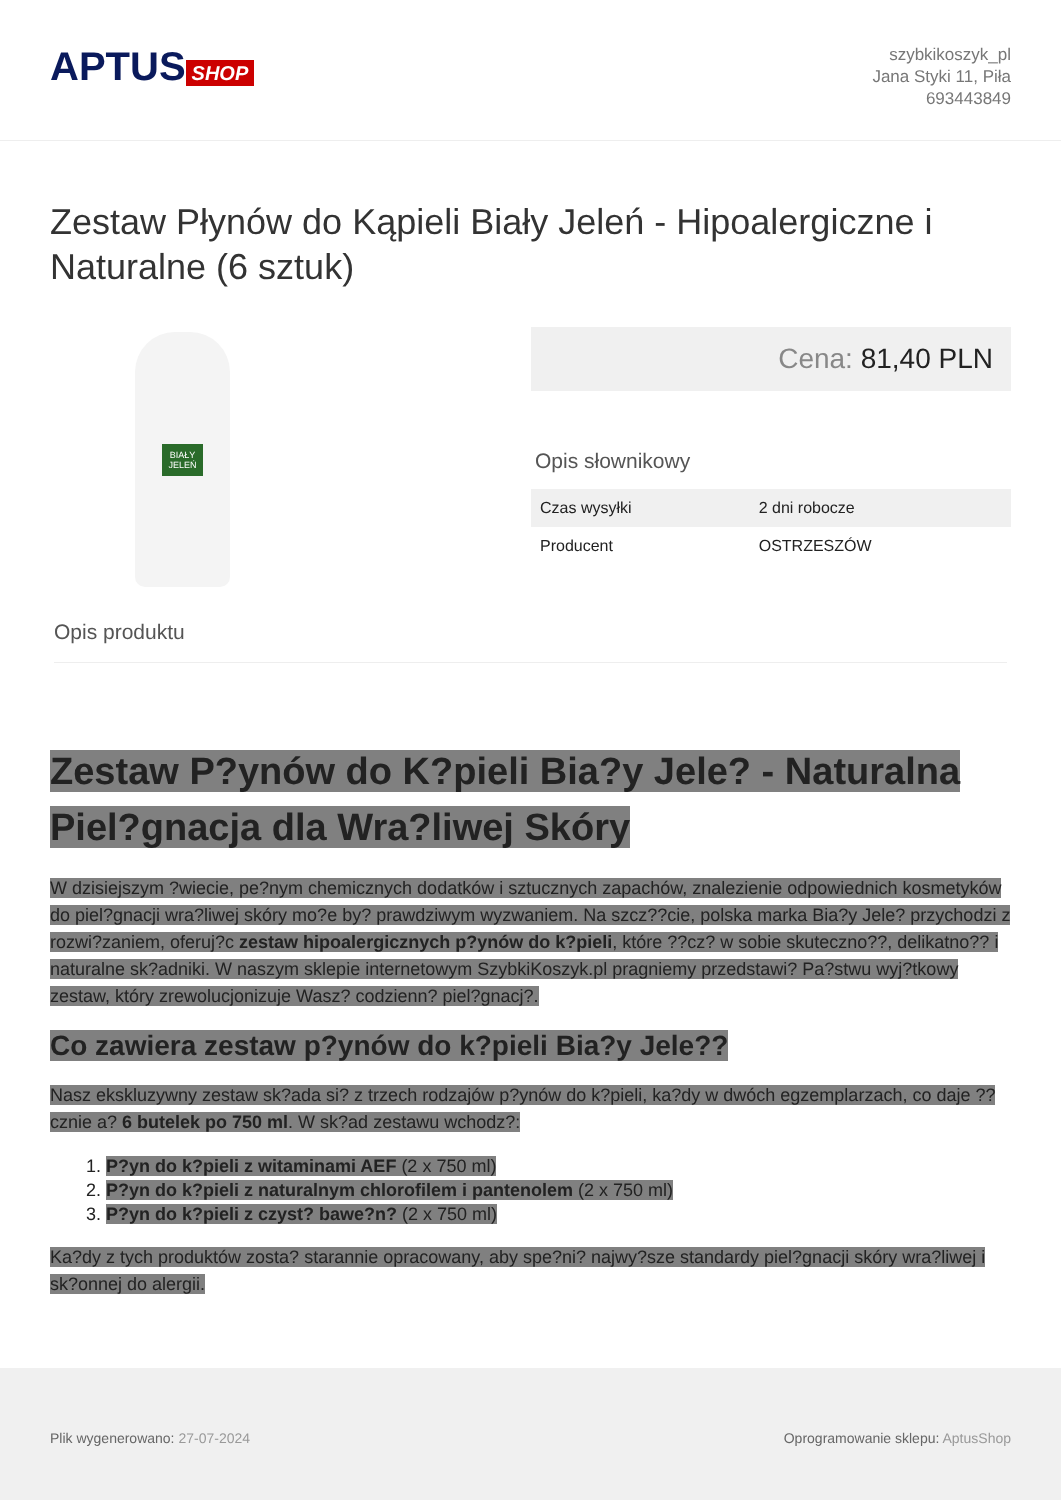APTUS SHOP
szybkikoszyk_pl
Jana Styki 11, Piła
693443849
Zestaw Płynów do Kąpieli Biały Jeleń - Hipoalergiczne i Naturalne (6 sztuk)
BIAŁY
JELEŃ
Cena: 81,40 PLN
Opis słownikowy
| Czas wysyłki | 2 dni robocze |
| Producent | OSTRZESZÓW |
Opis produktu
Zestaw P?ynów do K?pieli Bia?y Jele? - Naturalna Piel?gnacja dla Wra?liwej Skóry
W dzisiejszym ?wiecie, pe?nym chemicznych dodatków i sztucznych zapachów, znalezienie odpowiednich kosmetyków do piel?gnacji wra?liwej skóry mo?e by? prawdziwym wyzwaniem. Na szcz??cie, polska marka Bia?y Jele? przychodzi z rozwi?zaniem, oferuj?c zestaw hipoalergicznych p?ynów do k?pieli, które ??cz? w sobie skuteczno??, delikatno?? i naturalne sk?adniki. W naszym sklepie internetowym SzybkiKoszyk.pl pragniemy przedstawi? Pa?stwu wyj?tkowy zestaw, który zrewolucjonizuje Wasz? codzienn? piel?gnacj?.
Co zawiera zestaw p?ynów do k?pieli Bia?y Jele??
Nasz ekskluzywny zestaw sk?ada si? z trzech rodzajów p?ynów do k?pieli, ka?dy w dwóch egzemplarzach, co daje ??cznie a? 6 butelek po 750 ml. W sk?ad zestawu wchodz?:
1. P?yn do k?pieli z witaminami AEF (2 x 750 ml)
2. P?yn do k?pieli z naturalnym chlorofilem i pantenolem (2 x 750 ml)
3. P?yn do k?pieli z czyst? bawe?n? (2 x 750 ml)
Ka?dy z tych produktów zosta? starannie opracowany, aby spe?ni? najwy?sze standardy piel?gnacji skóry wra?liwej i sk?onnej do alergii.
Plik wygenerowano: 27-07-2024 Oprogramowanie sklepu: AptusShop